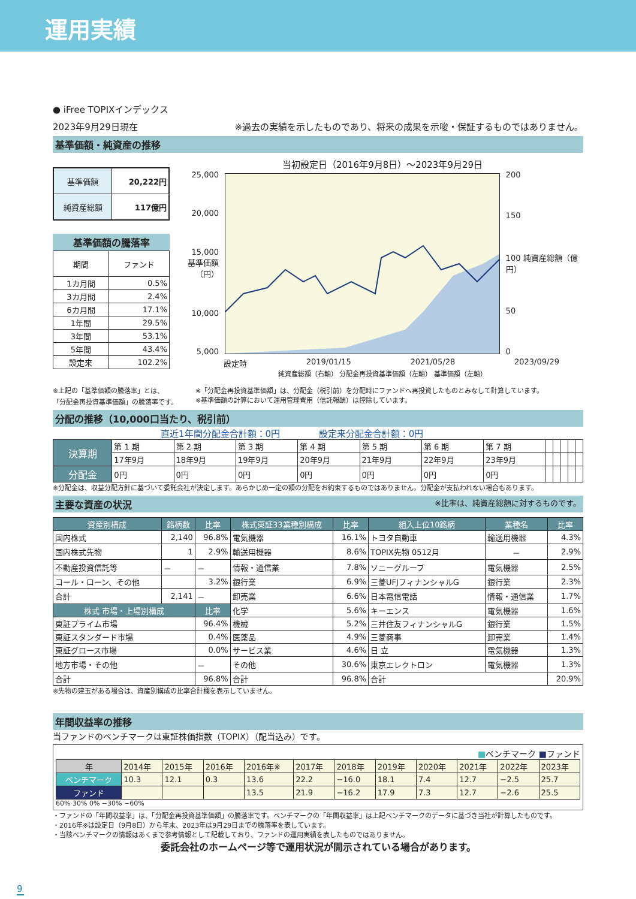運用実績
● iFree TOPIXインデックス
2023年9月29日現在 ※過去の実績を示したものであり、将来の成果を示唆・保証するものではありません。
基準価額・純資産の推移
| 基準価額 | 20,222円 |
| 純資産総額 | 117億円 |
基準価額の騰落率
| 期間 | ファンド |
| 1カ月間 | 0.5% |
| 3カ月間 | 2.4% |
| 6カ月間 | 17.1% |
| 1年間 | 29.5% |
| 3年間 | 53.1% |
| 5年間 | 43.4% |
| 設定来 | 102.2% |
当初設定日（2016年9月8日）～2023年9月29日
25,000
20,000
15,000 基準価額（円）
10,000
5,000
200
150
100 純資産総額（億円）
50
0
設定時 2019/01/15 2021/05/28 2023/09/29
純資産総額（右軸） 分配金再投資基準価額（左軸） 基準価額（左軸）
※上記の「基準価額の騰落率」とは、
「分配金再投資基準価額」の騰落率です。
※「分配金再投資基準価額」は、分配金（税引前）を分配時にファンドへ再投資したものとみなして計算しています。
※基準価額の計算において運用管理費用（信託報酬）は控除しています。
分配の推移（10,000口当たり、税引前）
直近1年間分配金合計額：0円 　　　　設定来分配金合計額：0円
| 決算期 | 第 1 期 | 第 2 期 | 第 3 期 | 第 4 期 | 第 5 期 | 第 6 期 | 第 7 期 | | | | | |
| | 17年9月 | 18年9月 | 19年9月 | 20年9月 | 21年9月 | 22年9月 | 23年9月 | | | | | |
| 分配金 | 0円 | 0円 | 0円 | 0円 | 0円 | 0円 | 0円 | | | | | |
※分配金は、収益分配方針に基づいて委託会社が決定します。あらかじめ一定の額の分配をお約束するものではありません。分配金が支払われない場合もあります。
主要な資産の状況 ※比率は、純資産総額に対するものです。
| 資産別構成 | 銘柄数 | 比率 | 株式東証33業種別構成 | 比率 | 組入上位10銘柄 | 業種名 | 比率 |
| --- | --- | --- | --- | --- | --- | --- | --- |
| 国内株式 | 2,140 | 96.8% | 電気機器 | 16.1% | トヨタ自動車 | 輸送用機器 | 4.3% |
| 国内株式先物 | 1 | 2.9% | 輸送用機器 | 8.6% | TOPIX先物 0512月 | － | 2.9% |
| 不動産投資信託等 | － | － | 情報・通信業 | 7.8% | ソニーグループ | 電気機器 | 2.5% |
| コール・ローン、その他 | | 3.2% | 銀行業 | 6.9% | 三菱UFJフィナンシャルG | 銀行業 | 2.3% |
| 合計 | 2,141 | － | 卸売業 | 6.6% | 日本電信電話 | 情報・通信業 | 1.7% |
| 株式 市場・上場別構成 | | 比率 | 化学 | 5.6% | キーエンス | 電気機器 | 1.6% |
| 東証プライム市場 | | 96.4% | 機械 | 5.2% | 三井住友フィナンシャルG | 銀行業 | 1.5% |
| 東証スタンダード市場 | | 0.4% | 医薬品 | 4.9% | 三菱商事 | 卸売業 | 1.4% |
| 東証グロース市場 | | 0.0% | サービス業 | 4.6% | 日 立 | 電気機器 | 1.3% |
| 地方市場・その他 | | － | その他 | 30.6% | 東京エレクトロン | 電気機器 | 1.3% |
| 合計 | | 96.8% | 合計 | 96.8% | 合計 | | 20.9% |
※先物の建玉がある場合は、資産別構成の比率合計欄を表示していません。
年間収益率の推移
当ファンドのベンチマークは東証株価指数（TOPIX）（配当込み）です。
■ベンチマーク ■ファンド
| 年 | 2014年 | 2015年 | 2016年 | 2016年※ | 2017年 | 2018年 | 2019年 | 2020年 | 2021年 | 2022年 | 2023年 |
| ベンチマーク | 10.3 | 12.1 | 0.3 | 13.6 | 22.2 | −16.0 | 18.1 | 7.4 | 12.7 | −2.5 | 25.7 |
| ファンド | | | | 13.5 | 21.9 | −16.2 | 17.9 | 7.3 | 12.7 | −2.6 | 25.5 |
60% 30% 0% −30% −60%
・ファンドの「年間収益率」は、「分配金再投資基準価額」の騰落率です。ベンチマークの「年間収益率」は上記ベンチマークのデータに基づき当社が計算したものです。
・2016年※は設定日（9月8日）から年末、2023年は9月29日までの騰落率を表しています。
・当該ベンチマークの情報はあくまで参考情報として記載しており、ファンドの運用実績を表したものではありません。
委託会社のホームページ等で運用状況が開示されている場合があります。
9